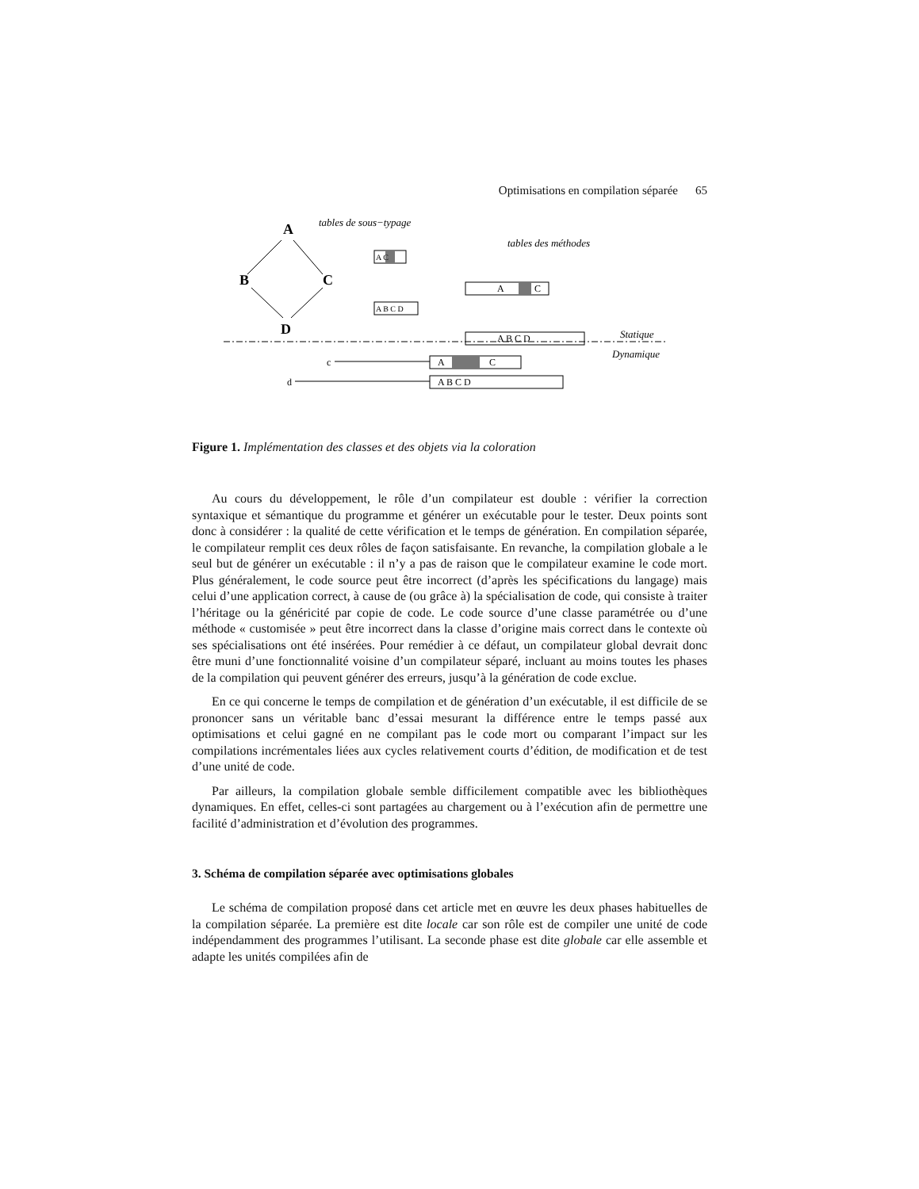Optimisations en compilation séparée 65
A
B
C
D
tables de sous−typage
tables des méthodes
Statique
Dynamique
c
d
A
C
A B C D
A
C
A B C D
A C
A B C D
Figure 1. Implémentation des classes et des objets via la coloration
Au cours du développement, le rôle d’un compilateur est double : vérifier la correction syntaxique et sémantique du programme et générer un exécutable pour le tester. Deux points sont donc à considérer : la qualité de cette vérification et le temps de génération. En compilation séparée, le compilateur remplit ces deux rôles de façon satisfaisante. En revanche, la compilation globale a le seul but de générer un exécutable : il n’y a pas de raison que le compilateur examine le code mort. Plus généralement, le code source peut être incorrect (d’après les spécifications du langage) mais celui d’une application correct, à cause de (ou grâce à) la spécialisation de code, qui consiste à traiter l’héritage ou la généricité par copie de code. Le code source d’une classe paramétrée ou d’une méthode « customisée » peut être incorrect dans la classe d’origine mais correct dans le contexte où ses spécialisations ont été insérées. Pour remédier à ce défaut, un compilateur global devrait donc être muni d’une fonctionnalité voisine d’un compilateur séparé, incluant au moins toutes les phases de la compilation qui peuvent générer des erreurs, jusqu’à la génération de code exclue.
En ce qui concerne le temps de compilation et de génération d’un exécutable, il est difficile de se prononcer sans un véritable banc d’essai mesurant la différence entre le temps passé aux optimisations et celui gagné en ne compilant pas le code mort ou comparant l’impact sur les compilations incrémentales liées aux cycles relativement courts d’édition, de modification et de test d’une unité de code.
Par ailleurs, la compilation globale semble difficilement compatible avec les bibliothèques dynamiques. En effet, celles-ci sont partagées au chargement ou à l’exécution afin de permettre une facilité d’administration et d’évolution des programmes.
3. Schéma de compilation séparée avec optimisations globales
Le schéma de compilation proposé dans cet article met en œuvre les deux phases habituelles de la compilation séparée. La première est dite locale car son rôle est de compiler une unité de code indépendamment des programmes l’utilisant. La seconde phase est dite globale car elle assemble et adapte les unités compilées afin de